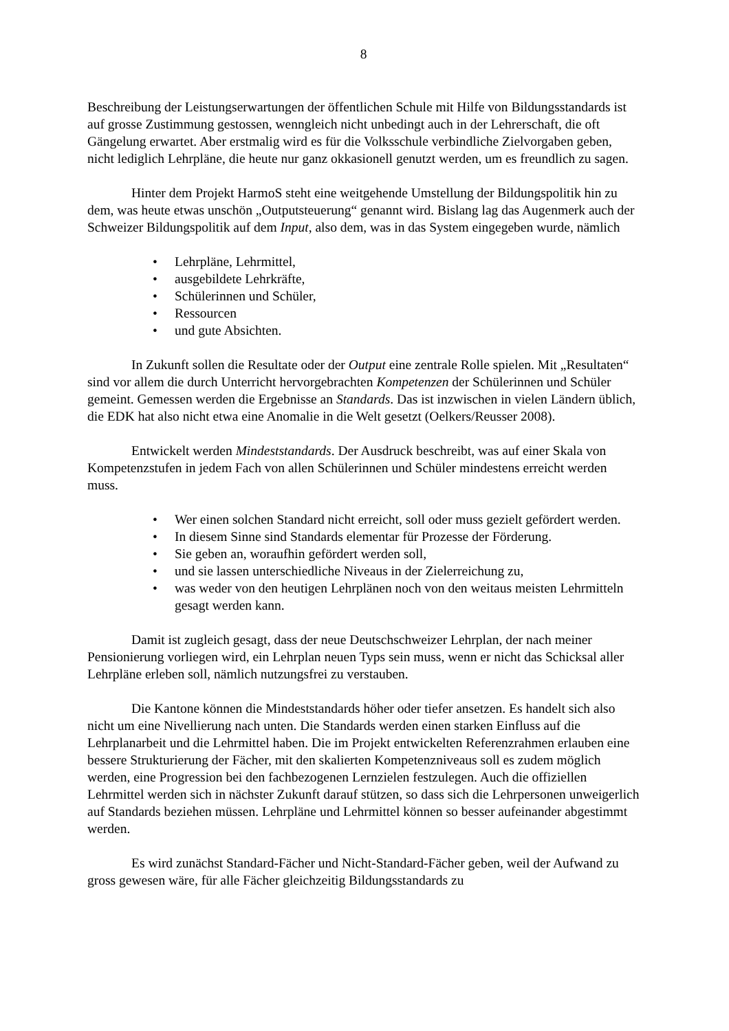8
Beschreibung der Leistungserwartungen der öffentlichen Schule mit Hilfe von Bildungsstandards ist auf grosse Zustimmung gestossen, wenngleich nicht unbedingt auch in der Lehrerschaft, die oft Gängelung erwartet. Aber erstmalig wird es für die Volksschule verbindliche Zielvorgaben geben, nicht lediglich Lehrpläne, die heute nur ganz okkasionell genutzt werden, um es freundlich zu sagen.
Hinter dem Projekt HarmoS steht eine weitgehende Umstellung der Bildungspolitik hin zu dem, was heute etwas unschön „Outputsteuerung“ genannt wird. Bislang lag das Augenmerk auch der Schweizer Bildungspolitik auf dem Input, also dem, was in das System eingegeben wurde, nämlich
• Lehrpläne, Lehrmittel,
• ausgebildete Lehrkräfte,
• Schülerinnen und Schüler,
• Ressourcen
• und gute Absichten.
In Zukunft sollen die Resultate oder der Output eine zentrale Rolle spielen. Mit „Resultaten“ sind vor allem die durch Unterricht hervorgebrachten Kompetenzen der Schülerinnen und Schüler gemeint. Gemessen werden die Ergebnisse an Standards. Das ist inzwischen in vielen Ländern üblich, die EDK hat also nicht etwa eine Anomalie in die Welt gesetzt (Oelkers/Reusser 2008).
Entwickelt werden Mindeststandards. Der Ausdruck beschreibt, was auf einer Skala von Kompetenzstufen in jedem Fach von allen Schülerinnen und Schüler mindestens erreicht werden muss.
• Wer einen solchen Standard nicht erreicht, soll oder muss gezielt gefördert werden.
• In diesem Sinne sind Standards elementar für Prozesse der Förderung.
• Sie geben an, woraufhin gefördert werden soll,
• und sie lassen unterschiedliche Niveaus in der Zielerreichung zu,
• was weder von den heutigen Lehrplänen noch von den weitaus meisten Lehrmitteln gesagt werden kann.
Damit ist zugleich gesagt, dass der neue Deutschschweizer Lehrplan, der nach meiner Pensionierung vorliegen wird, ein Lehrplan neuen Typs sein muss, wenn er nicht das Schicksal aller Lehrpläne erleben soll, nämlich nutzungsfrei zu verstauben.
Die Kantone können die Mindeststandards höher oder tiefer ansetzen. Es handelt sich also nicht um eine Nivellierung nach unten. Die Standards werden einen starken Einfluss auf die Lehrplanarbeit und die Lehrmittel haben. Die im Projekt entwickelten Referenzrahmen erlauben eine bessere Strukturierung der Fächer, mit den skalierten Kompetenzniveaus soll es zudem möglich werden, eine Progression bei den fachbezogenen Lernzielen festzulegen. Auch die offiziellen Lehrmittel werden sich in nächster Zukunft darauf stützen, so dass sich die Lehrpersonen unweigerlich auf Standards beziehen müssen. Lehrpläne und Lehrmittel können so besser aufeinander abgestimmt werden.
Es wird zunächst Standard-Fächer und Nicht-Standard-Fächer geben, weil der Aufwand zu gross gewesen wäre, für alle Fächer gleichzeitig Bildungsstandards zu